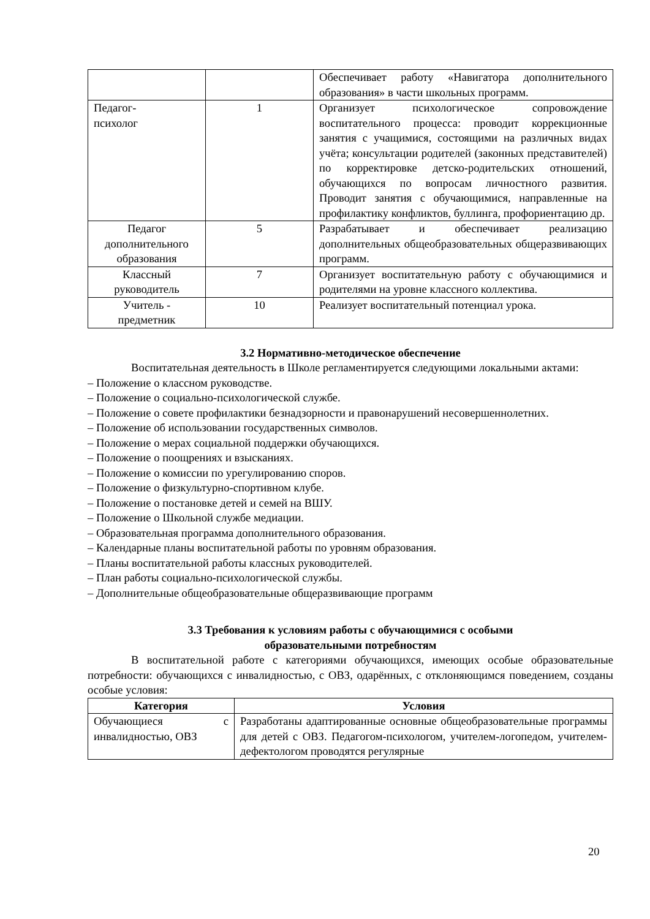| | | Обеспечивает работу «Навигатора дополнительного образования» в части школьных программ. |
| Педагог- психолог | 1 | Организует психологическое сопровождение воспитательного процесса: проводит коррекционные занятия с учащимися, состоящими на различных видах учёта; консультации родителей (законных представителей) по корректировке детско-родительских отношений, обучающихся по вопросам личностного развития. Проводит занятия с обучающимися, направленные на профилактику конфликтов, буллинга, профориентацию др. |
| Педагог дополнительного образования | 5 | Разрабатывает и обеспечивает реализацию дополнительных общеобразовательных общеразвивающих программ. |
| Классный руководитель | 7 | Организует воспитательную работу с обучающимися и родителями на уровне классного коллектива. |
| Учитель - предметник | 10 | Реализует воспитательный потенциал урока. |
3.2 Нормативно-методическое обеспечение
Воспитательная деятельность в Школе регламентируется следующими локальными актами:
– Положение о классном руководстве.
– Положение о социально-психологической службе.
– Положение о совете профилактики безнадзорности и правонарушений несовершеннолетних.
– Положение об использовании государственных символов.
– Положение о мерах социальной поддержки обучающихся.
– Положение о поощрениях и взысканиях.
– Положение о комиссии по урегулированию споров.
– Положение о физкультурно-спортивном клубе.
– Положение о постановке детей и семей на ВШУ.
– Положение о Школьной службе медиации.
– Образовательная программа дополнительного образования.
– Календарные планы воспитательной работы по уровням образования.
– Планы воспитательной работы классных руководителей.
– План работы социально-психологической службы.
– Дополнительные общеобразовательные общеразвивающие программ
3.3 Требования к условиям работы с обучающимися с особыми
образовательными потребностям
В воспитательной работе с категориями обучающихся, имеющих особые образовательные потребности: обучающихся с инвалидностью, с ОВЗ, одарённых, с отклоняющимся поведением, созданы особые условия:
| Категория | Условия |
| --- | --- |
| Обучающиеся с инвалидностью, ОВЗ | Разработаны адаптированные основные общеобразовательные программы для детей с ОВЗ. Педагогом-психологом, учителем-логопедом, учителем-дефектологом проводятся регулярные |
20